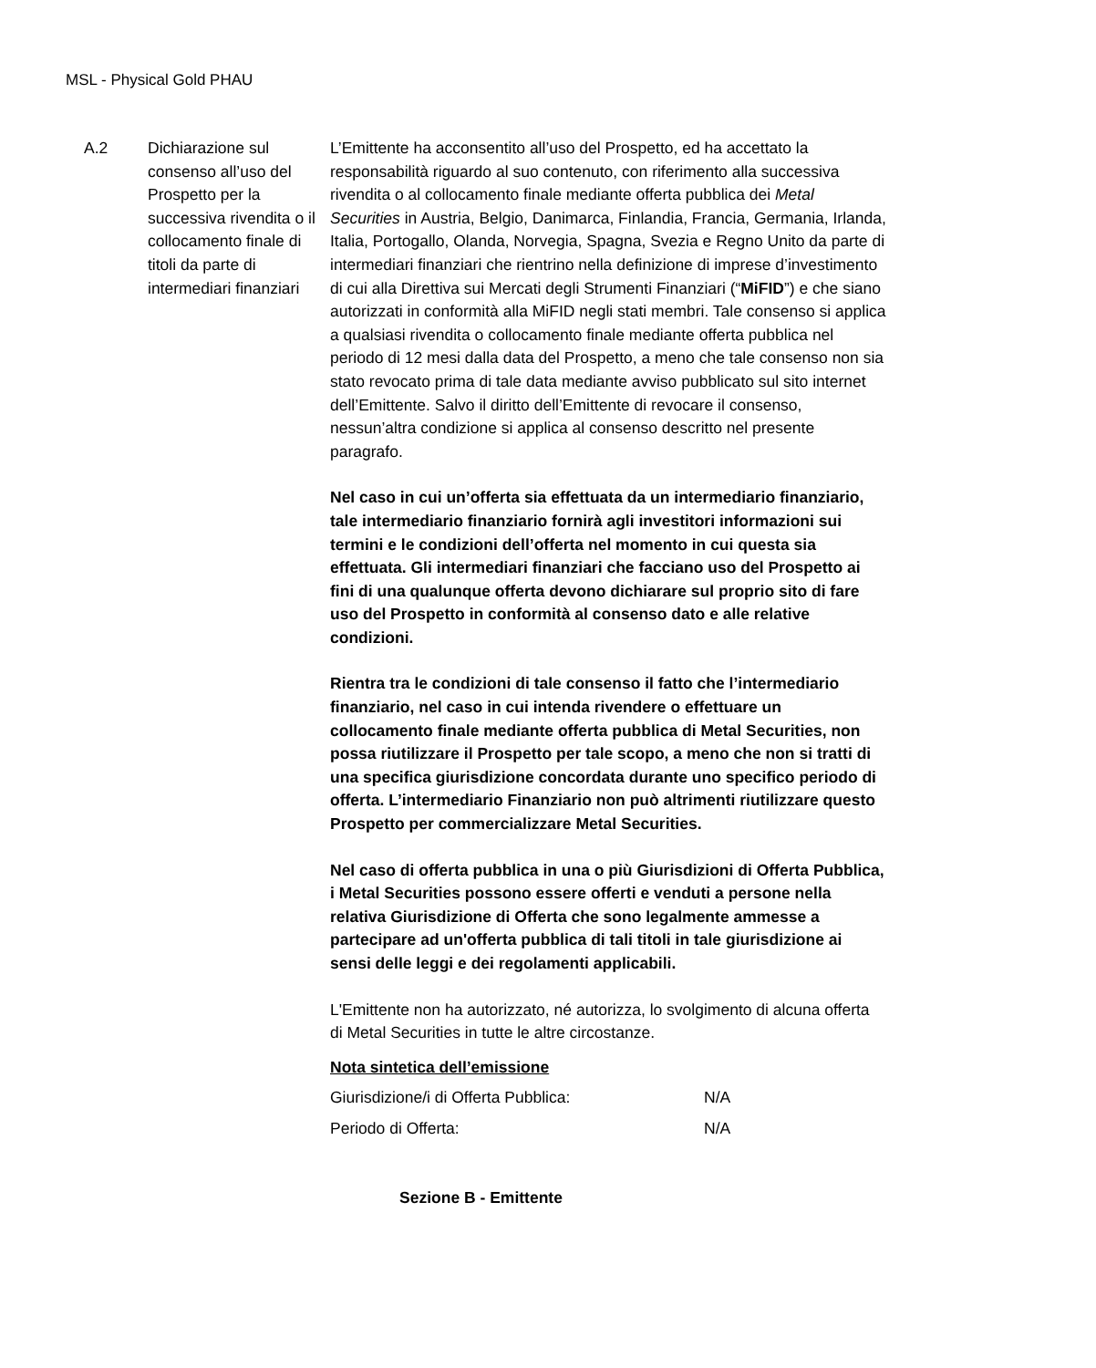MSL - Physical Gold PHAU
A.2 Dichiarazione sul consenso all’uso del Prospetto per la successiva rivendita o il collocamento finale di titoli da parte di intermediari finanziari
L’Emittente ha acconsentito all’uso del Prospetto, ed ha accettato la responsabilità riguardo al suo contenuto, con riferimento alla successiva rivendita o al collocamento finale mediante offerta pubblica dei Metal Securities in Austria, Belgio, Danimarca, Finlandia, Francia, Germania, Irlanda, Italia, Portogallo, Olanda, Norvegia, Spagna, Svezia e Regno Unito da parte di intermediari finanziari che rientrino nella definizione di imprese d’investimento di cui alla Direttiva sui Mercati degli Strumenti Finanziari (“MiFID”) e che siano autorizzati in conformità alla MiFID negli stati membri. Tale consenso si applica a qualsiasi rivendita o collocamento finale mediante offerta pubblica nel periodo di 12 mesi dalla data del Prospetto, a meno che tale consenso non sia stato revocato prima di tale data mediante avviso pubblicato sul sito internet dell’Emittente. Salvo il diritto dell’Emittente di revocare il consenso, nessun’altra condizione si applica al consenso descritto nel presente paragrafo.
Nel caso in cui un’offerta sia effettuata da un intermediario finanziario, tale intermediario finanziario fornirà agli investitori informazioni sui termini e le condizioni dell’offerta nel momento in cui questa sia effettuata. Gli intermediari finanziari che facciano uso del Prospetto ai fini di una qualunque offerta devono dichiarare sul proprio sito di fare uso del Prospetto in conformità al consenso dato e alle relative condizioni.
Rientra tra le condizioni di tale consenso il fatto che l’intermediario finanziario, nel caso in cui intenda rivendere o effettuare un collocamento finale mediante offerta pubblica di Metal Securities, non possa riutilizzare il Prospetto per tale scopo, a meno che non si tratti di una specifica giurisdizione concordata durante uno specifico periodo di offerta. L’intermediario Finanziario non può altrimenti riutilizzare questo Prospetto per commercializzare Metal Securities.
Nel caso di offerta pubblica in una o più Giurisdizioni di Offerta Pubblica, i Metal Securities possono essere offerti e venduti a persone nella relativa Giurisdizione di Offerta che sono legalmente ammesse a partecipare ad un'offerta pubblica di tali titoli in tale giurisdizione ai sensi delle leggi e dei regolamenti applicabili.
L'Emittente non ha autorizzato, né autorizza, lo svolgimento di alcuna offerta di Metal Securities in tutte le altre circostanze.
Nota sintetica dell’emissione
| Giurisdizione/i di Offerta Pubblica: | N/A |
| Periodo di Offerta: | N/A |
Sezione B - Emittente